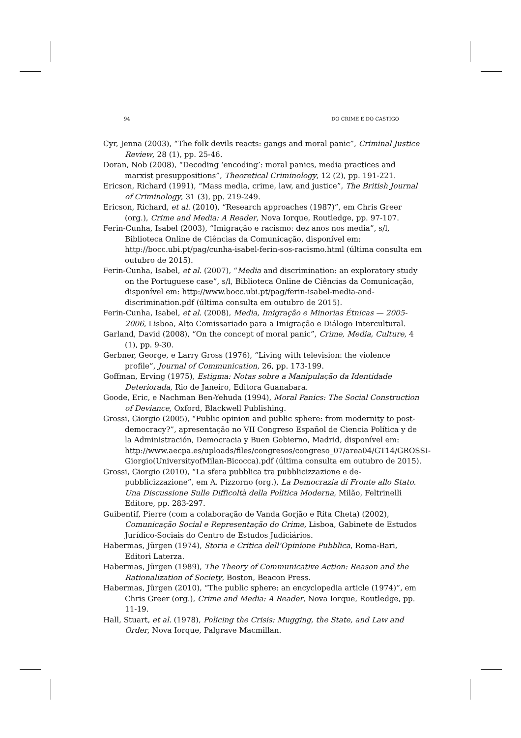94 DO CRIME E DO CASTIGO
Cyr, Jenna (2003), “The folk devils reacts: gangs and moral panic”, Criminal Justice Review, 28 (1), pp. 25-46.
Doran, Nob (2008), “Decoding ‘encoding’: moral panics, media practices and marxist presuppositions”, Theoretical Criminology, 12 (2), pp. 191-221.
Ericson, Richard (1991), “Mass media, crime, law, and justice”, The British Journal of Criminology, 31 (3), pp. 219-249.
Ericson, Richard, et al. (2010), “Research approaches (1987)”, em Chris Greer (org.), Crime and Media: A Reader, Nova Iorque, Routledge, pp. 97-107.
Ferin-Cunha, Isabel (2003), “Imigração e racismo: dez anos nos media”, s/l, Biblioteca Online de Ciências da Comunicação, disponível em: http://bocc.ubi.pt/pag/cunha-isabel-ferin-sos-racismo.html (última consulta em outubro de 2015).
Ferin-Cunha, Isabel, et al. (2007), “Media and discrimination: an exploratory study on the Portuguese case”, s/l, Biblioteca Online de Ciências da Comunicação, disponível em: http://www.bocc.ubi.pt/pag/ferin-isabel-media-and-discrimination.pdf (última consulta em outubro de 2015).
Ferin-Cunha, Isabel, et al. (2008), Media, Imigração e Minorias Étnicas — 2005-2006, Lisboa, Alto Comissariado para a Imigração e Diálogo Intercultural.
Garland, David (2008), “On the concept of moral panic”, Crime, Media, Culture, 4 (1), pp. 9-30.
Gerbner, George, e Larry Gross (1976), “Living with television: the violence profile”, Journal of Communication, 26, pp. 173-199.
Goffman, Erving (1975), Estigma: Notas sobre a Manipulação da Identidade Deteriorada, Rio de Janeiro, Editora Guanabara.
Goode, Eric, e Nachman Ben-Yehuda (1994), Moral Panics: The Social Construction of Deviance, Oxford, Blackwell Publishing.
Grossi, Giorgio (2005), “Public opinion and public sphere: from modernity to post-democracy?”, apresentação no VII Congreso Español de Ciencia Política y de la Administración, Democracia y Buen Gobierno, Madrid, disponível em: http://www.aecpa.es/uploads/files/congresos/congreso_07/area04/GT14/GROSSI-Giorgio(UniversityofMilan-Bicocca).pdf (última consulta em outubro de 2015).
Grossi, Giorgio (2010), “La sfera pubblica tra pubblicizzazione e de-pubblicizzazione”, em A. Pizzorno (org.), La Democrazia di Fronte allo Stato. Una Discussione Sulle Difficoltà della Politica Moderna, Milão, Feltrinelli Editore, pp. 283-297.
Guibentif, Pierre (com a colaboração de Vanda Gorjão e Rita Cheta) (2002), Comunicação Social e Representação do Crime, Lisboa, Gabinete de Estudos Jurídico-Sociais do Centro de Estudos Judiciários.
Habermas, Jürgen (1974), Storia e Critica dell’Opinione Pubblica, Roma-Bari, Editori Laterza.
Habermas, Jürgen (1989), The Theory of Communicative Action: Reason and the Rationalization of Society, Boston, Beacon Press.
Habermas, Jürgen (2010), “The public sphere: an encyclopedia article (1974)”, em Chris Greer (org.), Crime and Media: A Reader, Nova Iorque, Routledge, pp. 11-19.
Hall, Stuart, et al. (1978), Policing the Crisis: Mugging, the State, and Law and Order, Nova Iorque, Palgrave Macmillan.